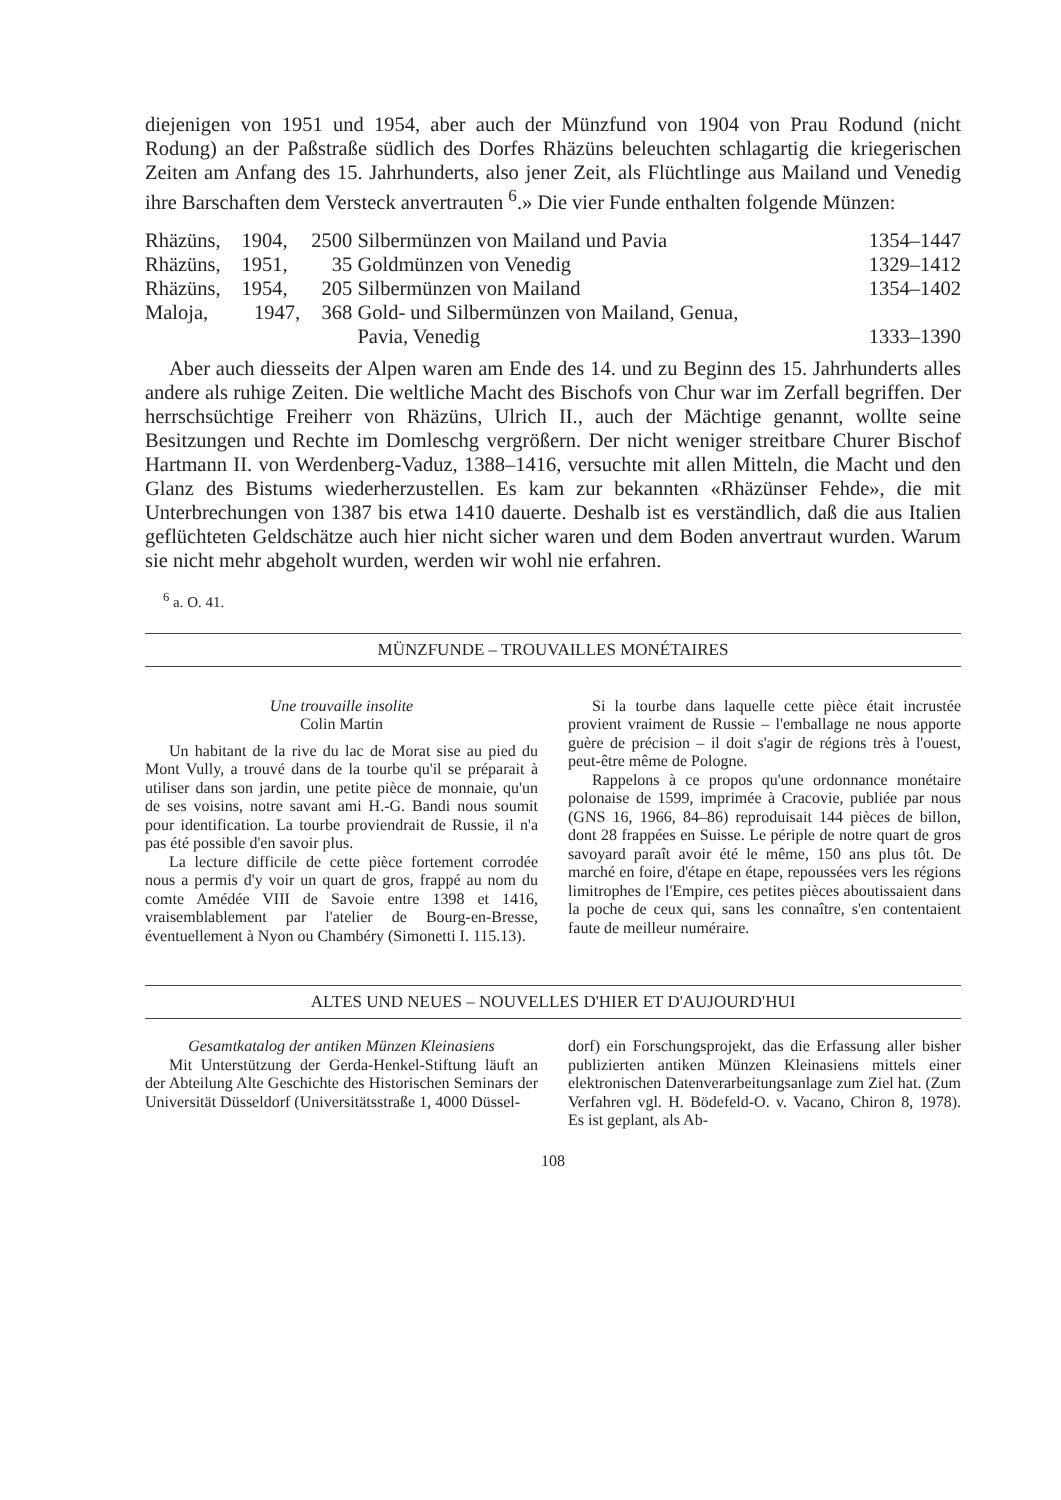diejenigen von 1951 und 1954, aber auch der Münzfund von 1904 von Prau Rodund (nicht Rodung) an der Paßstraße südlich des Dorfes Rhäzüns beleuchten schlagartig die kriegerischen Zeiten am Anfang des 15. Jahrhunderts, also jener Zeit, als Flüchtlinge aus Mailand und Venedig ihre Barschaften dem Versteck anvertrauten <sup>6</sup>.» Die vier Funde enthalten folgende Münzen:
| Rhäzüns, | 1904, | 2500 | Silbermünzen von Mailand und Pavia | 1354–1447 |
| Rhäzüns, | 1951, | 35 | Goldmünzen von Venedig | 1329–1412 |
| Rhäzüns, | 1954, | 205 | Silbermünzen von Mailand | 1354–1402 |
| Maloja, | 1947, | 368 | Gold- und Silbermünzen von Mailand, Genua, Pavia, Venedig | 1333–1390 |
Aber auch diesseits der Alpen waren am Ende des 14. und zu Beginn des 15. Jahrhunderts alles andere als ruhige Zeiten. Die weltliche Macht des Bischofs von Chur war im Zerfall begriffen. Der herrschsüchtige Freiherr von Rhäzüns, Ulrich II., auch der Mächtige genannt, wollte seine Besitzungen und Rechte im Domleschg vergrößern. Der nicht weniger streitbare Churer Bischof Hartmann II. von Werdenberg-Vaduz, 1388–1416, versuchte mit allen Mitteln, die Macht und den Glanz des Bistums wiederherzustellen. Es kam zur bekannten «Rhäzünser Fehde», die mit Unterbrechungen von 1387 bis etwa 1410 dauerte. Deshalb ist es verständlich, daß die aus Italien geflüchteten Geldschätze auch hier nicht sicher waren und dem Boden anvertraut wurden. Warum sie nicht mehr abgeholt wurden, werden wir wohl nie erfahren.
<sup>6</sup> a. O. 41.
MÜNZFUNDE – TROUVAILLES MONÉTAIRES
Une trouvaille insolite
Colin Martin
Un habitant de la rive du lac de Morat sise au pied du Mont Vully, a trouvé dans de la tourbe qu'il se préparait à utiliser dans son jardin, une petite pièce de monnaie, qu'un de ses voisins, notre savant ami H.-G. Bandi nous soumit pour identification. La tourbe proviendrait de Russie, il n'a pas été possible d'en savoir plus.
La lecture difficile de cette pièce fortement corrodée nous a permis d'y voir un quart de gros, frappé au nom du comte Amédée VIII de Savoie entre 1398 et 1416, vraisemblablement par l'atelier de Bourg-en-Bresse, éventuellement à Nyon ou Chambéry (Simonetti I. 115.13).
Si la tourbe dans laquelle cette pièce était incrustée provient vraiment de Russie – l'emballage ne nous apporte guère de précision – il doit s'agir de régions très à l'ouest, peut-être même de Pologne.
Rappelons à ce propos qu'une ordonnance monétaire polonaise de 1599, imprimée à Cracovie, publiée par nous (GNS 16, 1966, 84–86) reproduisait 144 pièces de billon, dont 28 frappées en Suisse. Le périple de notre quart de gros savoyard paraît avoir été le même, 150 ans plus tôt. De marché en foire, d'étape en étape, repoussées vers les régions limitrophes de l'Empire, ces petites pièces aboutissaient dans la poche de ceux qui, sans les connaître, s'en contentaient faute de meilleur numéraire.
ALTES UND NEUES – NOUVELLES D'HIER ET D'AUJOURD'HUI
Gesamtkatalog der antiken Münzen Kleinasiens
Mit Unterstützung der Gerda-Henkel-Stiftung läuft an der Abteilung Alte Geschichte des Historischen Seminars der Universität Düsseldorf (Universitätsstraße 1, 4000 Düssel-
dorf) ein Forschungsprojekt, das die Erfassung aller bisher publizierten antiken Münzen Kleinasiens mittels einer elektronischen Datenverarbeitungsanlage zum Ziel hat. (Zum Verfahren vgl. H. Bödefeld-O. v. Vacano, Chiron 8, 1978). Es ist geplant, als Ab-
108